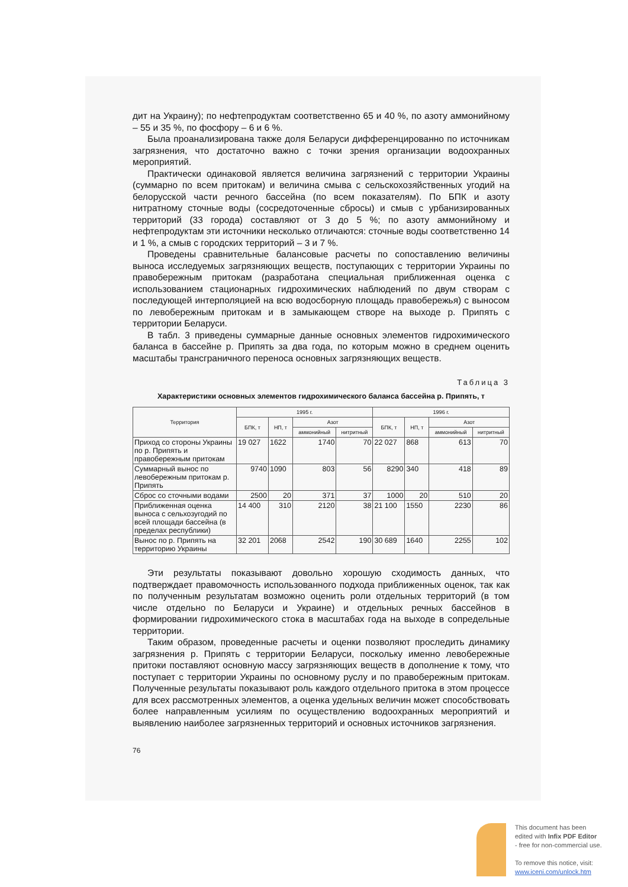дит на Украину); по нефтепродуктам соответственно 65 и 40 %, по азоту аммонийному – 55 и 35 %, по фосфору – 6 и 6 %.
Была проанализирована также доля Беларуси дифференцированно по источникам загрязнения, что достаточно важно с точки зрения организации водоохранных мероприятий.
Практически одинаковой является величина загрязнений с территории Украины (суммарно по всем притокам) и величина смыва с сельскохозяйственных угодий на белорусской части речного бассейна (по всем показателям). По БПК и азоту нитратному сточные воды (сосредоточенные сбросы) и смыв с урбанизированных территорий (33 города) составляют от 3 до 5 %; по азоту аммонийному и нефтепродуктам эти источники несколько отличаются: сточные воды соответственно 14 и 1 %, а смыв с городских территорий – 3 и 7 %.
Проведены сравнительные балансовые расчеты по сопоставлению величины выноса исследуемых загрязняющих веществ, поступающих с территории Украины по правобережным притокам (разработана специальная приближенная оценка с использованием стационарных гидрохимических наблюдений по двум створам с последующей интерполяцией на всю водосборную площадь правобережья) с выносом по левобережным притокам и в замыкающем створе на выходе р. Припять с территории Беларуси.
В табл. 3 приведены суммарные данные основных элементов гидрохимического баланса в бассейне р. Припять за два года, по которым можно в среднем оценить масштабы трансграничного переноса основных загрязняющих веществ.
Таблица 3
Характеристики основных элементов гидрохимического баланса бассейна р. Припять, т
| Территория | 1995 г. | | | | 1996 г. | | | |
| --- | --- | --- | --- | --- | --- | --- | --- | --- |
| | БПК, т | НП, т | Азот | | БПК, т | НП, т | Азот | |
| | | | аммонийный | нитритный | | | аммонийный | нитритный |
| Приход со стороны Украины по р. Припять и правобережным притокам | 19 027 | 1622 | 1740 | 70 | 22 027 | 868 | 613 | 70 |
| Суммарный вынос по левобережным притокам р. Припять | 9740 | 1090 | 803 | 56 | 8290 | 340 | 418 | 89 |
| Сброс со сточными водами | 2500 | 20 | 371 | 37 | 1000 | 20 | 510 | 20 |
| Приближенная оценка выноса с сельхозугодий по всей площади бассейна (в пределах республики) | 14 400 | 310 | 2120 | 38 | 21 100 | 1550 | 2230 | 86 |
| Вынос по р. Припять на территорию Украины | 32 201 | 2068 | 2542 | 190 | 30 689 | 1640 | 2255 | 102 |
Эти результаты показывают довольно хорошую сходимость данных, что подтверждает правомочность использованного подхода приближенных оценок, так как по полученным результатам возможно оценить роли отдельных территорий (в том числе отдельно по Беларуси и Украине) и отдельных речных бассейнов в формировании гидрохимического стока в масштабах года на выходе в сопредельные территории.
Таким образом, проведенные расчеты и оценки позволяют проследить динамику загрязнения р. Припять с территории Беларуси, поскольку именно левобережные притоки поставляют основную массу загрязняющих веществ в дополнение к тому, что поступает с территории Украины по основному руслу и по правобережным притокам. Полученные результаты показывают роль каждого отдельного притока в этом процессе для всех рассмотренных элементов, а оценка удельных величин может способствовать более направленным усилиям по осуществлению водоохранных мероприятий и выявлению наиболее загрязненных территорий и основных источников загрязнения.
76
This document has been
edited with Infix PDF Editor
- free for non-commercial use.
To remove this notice, visit:
www.iceni.com/unlock.htm